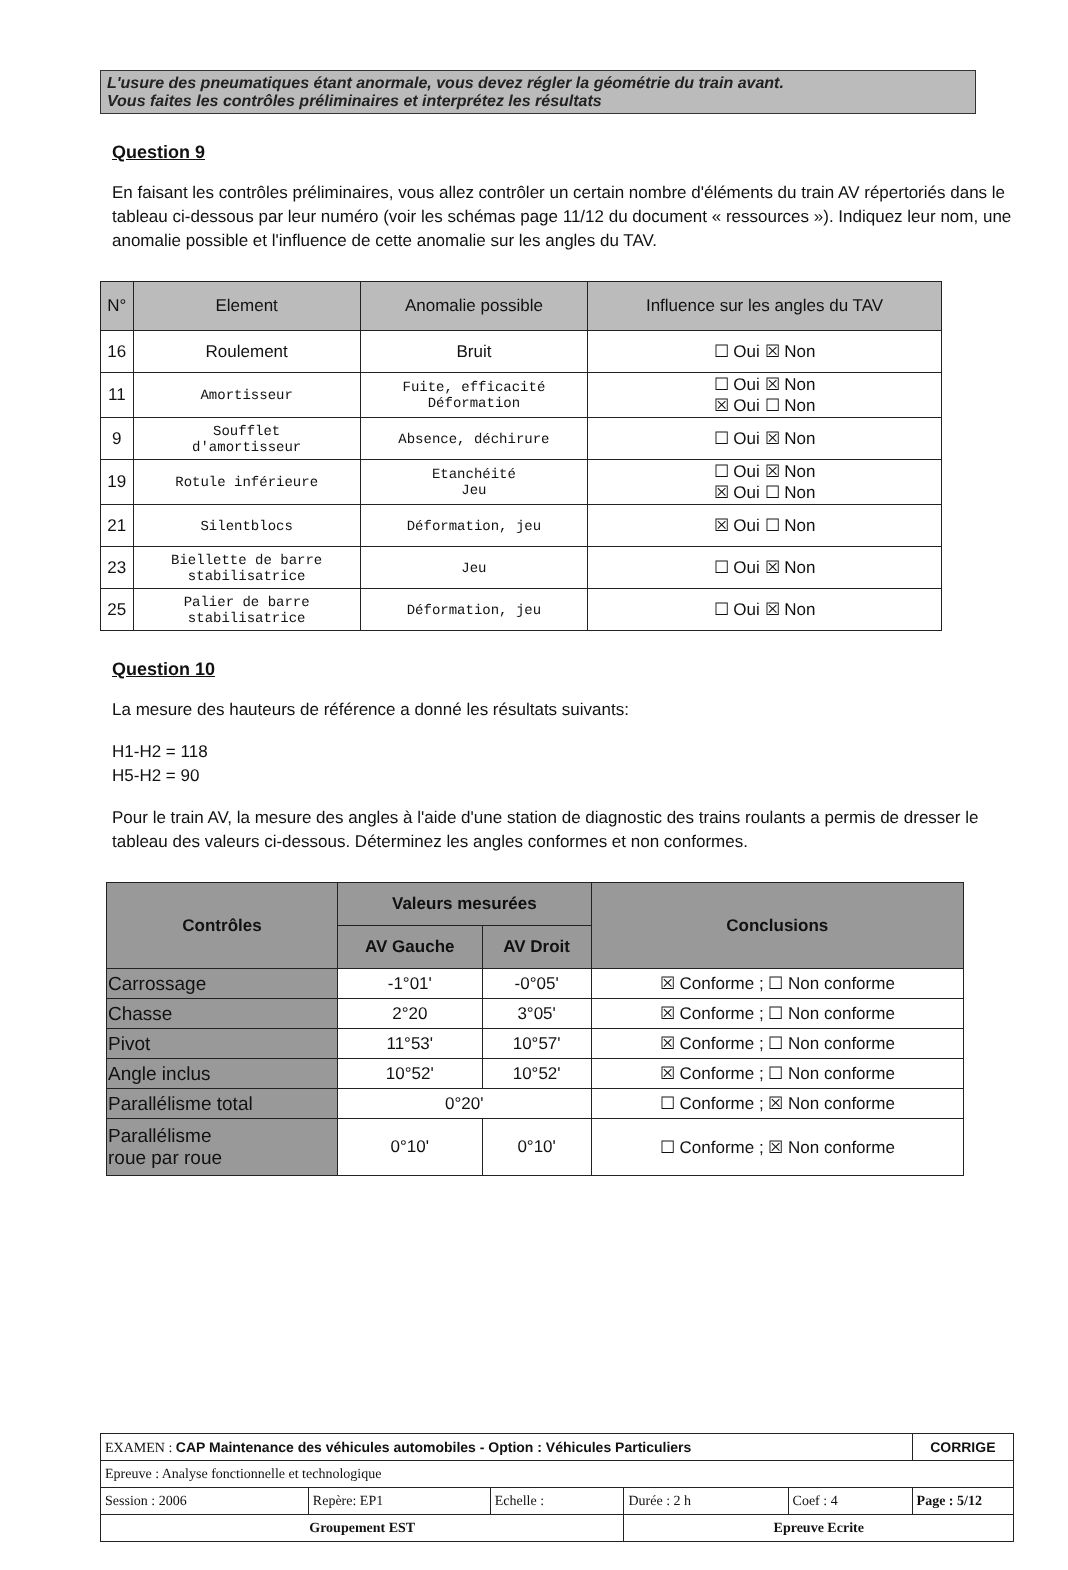L'usure des pneumatiques étant anormale, vous devez régler la géométrie du train avant.
Vous faites les contrôles préliminaires et interprétez les résultats
Question 9
En faisant les contrôles préliminaires, vous allez contrôler un certain nombre d'éléments du train AV répertoriés dans le tableau ci-dessous par leur numéro (voir les schémas page 11/12 du document « ressources »). Indiquez leur nom, une anomalie possible et l'influence de cette anomalie sur les angles du TAV.
| N° | Element | Anomalie possible | Influence sur les angles du TAV |
| --- | --- | --- | --- |
| 16 | Roulement | Bruit | ☐ Oui ☒ Non |
| 11 | Amortisseur | Fuite, efficacité Déformation | ☐ Oui ☒ Non ☒ Oui ☐ Non |
| 9 | Soufflet d'amortisseur | Absence, déchirure | ☐ Oui ☒ Non |
| 19 | Rotule inférieure | Etanchéité Jeu | ☐ Oui ☒ Non ☒ Oui ☐ Non |
| 21 | Silentblocs | Déformation, jeu | ☒ Oui ☐ Non |
| 23 | Biellette de barre stabilisatrice | Jeu | ☐ Oui ☒ Non |
| 25 | Palier de barre stabilisatrice | Déformation, jeu | ☐ Oui ☒ Non |
Question 10
La mesure des hauteurs de référence a donné les résultats suivants:
H1-H2 = 118
H5-H2 = 90
Pour le train AV, la mesure des angles à l'aide d'une station de diagnostic des trains roulants a permis de dresser le tableau des valeurs ci-dessous. Déterminez les angles conformes et non conformes.
| Contrôles | Valeurs mesurées | | Conclusions |
| --- | --- | --- | --- |
| | AV Gauche | AV Droit | |
| Carrossage | -1°01' | -0°05' | ☒ Conforme ; ☐ Non conforme |
| Chasse | 2°20 | 3°05' | ☒ Conforme ; ☐ Non conforme |
| Pivot | 11°53' | 10°57' | ☒ Conforme ; ☐ Non conforme |
| Angle inclus | 10°52' | 10°52' | ☒ Conforme ; ☐ Non conforme |
| Parallélisme total | 0°20' | | ☐ Conforme ; ☒ Non conforme |
| Parallélisme roue par roue | 0°10' | 0°10' | ☐ Conforme ; ☒ Non conforme |
| EXAMEN : CAP Maintenance des véhicules automobiles - Option : Véhicules Particuliers | | | | | CORRIGE |
| Epreuve : Analyse fonctionnelle et technologique | | | | | |
| Session : 2006 | Repère: EP1 | Echelle : | Durée : 2 h | Coef : 4 | Page : 5/12 |
| Groupement EST | | | Epreuve Ecrite | | |